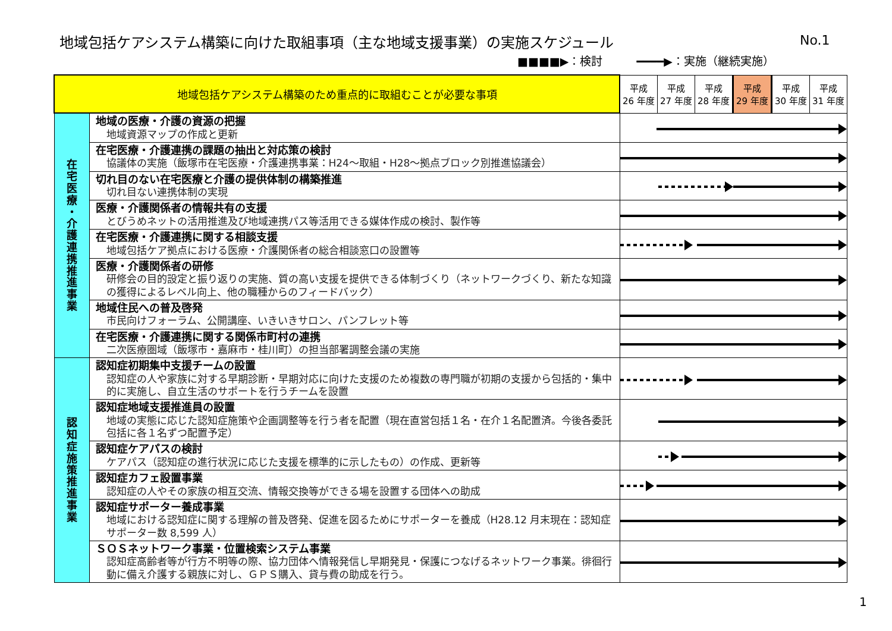地域包括ケアシステム構築に向けた取組事項（主な地域支援事業）の実施スケジュール
No.1
■■■■▶：検討　　　━━━━▶：実施（継続実施）
| 地域包括ケアシステム構築のため重点的に取組むことが必要な事項 | | 平成 26 年度 | 平成 27 年度 | 平成 28 年度 | 平成 29 年度 | 平成 30 年度 | 平成 31 年度 |
| 在 宅 医 療 ・ 介 護 連 携 推 進 事 業 | 地域の医療・介護の資源の把握 地域資源マップの作成と更新 | | | | | | |
| | 在宅医療・介護連携の課題の抽出と対応策の検討 協議体の実施（飯塚市在宅医療・介護連携事業：H24～取組・H28～拠点ブロック別推進協議会） | | | | | | |
| | 切れ目のない在宅医療と介護の提供体制の構築推進 切れ目ない連携体制の実現 | | | | | | |
| | 医療・介護関係者の情報共有の支援 とびうめネットの活用推進及び地域連携パス等活用できる媒体作成の検討、製作等 | | | | | | |
| | 在宅医療・介護連携に関する相談支援 地域包括ケア拠点における医療・介護関係者の総合相談窓口の設置等 | | | | | | |
| | 医療・介護関係者の研修 研修会の目的設定と振り返りの実施、質の高い支援を提供できる体制づくり（ネットワークづくり、新たな知識の獲得によるレベル向上、他の職種からのフィードバック） | | | | | | |
| | 地域住民への普及啓発 市民向けフォーラム、公開講座、いきいきサロン、パンフレット等 | | | | | | |
| | 在宅医療・介護連携に関する関係市町村の連携 二次医療圏域（飯塚市・嘉麻市・桂川町）の担当部署調整会議の実施 | | | | | | |
| 認 知 症 施 策 推 進 事 業 | 認知症初期集中支援チームの設置 認知症の人や家族に対する早期診断・早期対応に向けた支援のため複数の専門職が初期の支援から包括的・集中的に実施し、自立生活のサポートを行うチームを設置 | | | | | | |
| | 認知症地域支援推進員の設置 地域の実態に応じた認知症施策や企画調整等を行う者を配置（現在直営包括１名・在介１名配置済。今後各委託包括に各１名ずつ配置予定） | | | | | | |
| | 認知症ケアパスの検討 ケアパス（認知症の進行状況に応じた支援を標準的に示したもの）の作成、更新等 | | | | | | |
| | 認知症カフェ設置事業 認知症の人やその家族の相互交流、情報交換等ができる場を設置する団体への助成 | | | | | | |
| | 認知症サポーター養成事業 地域における認知症に関する理解の普及啓発、促進を図るためにサポーターを養成（H28.12 月末現在：認知症サポーター数 8,599 人） | | | | | | |
| | ＳＯＳネットワーク事業・位置検索システム事業 認知症高齢者等が行方不明等の際、協力団体へ情報発信し早期発見・保護につなげるネットワーク事業。徘徊行動に備え介護する親族に対し、ＧＰＳ購入、貸与費の助成を行う。 | | | | | | |
1